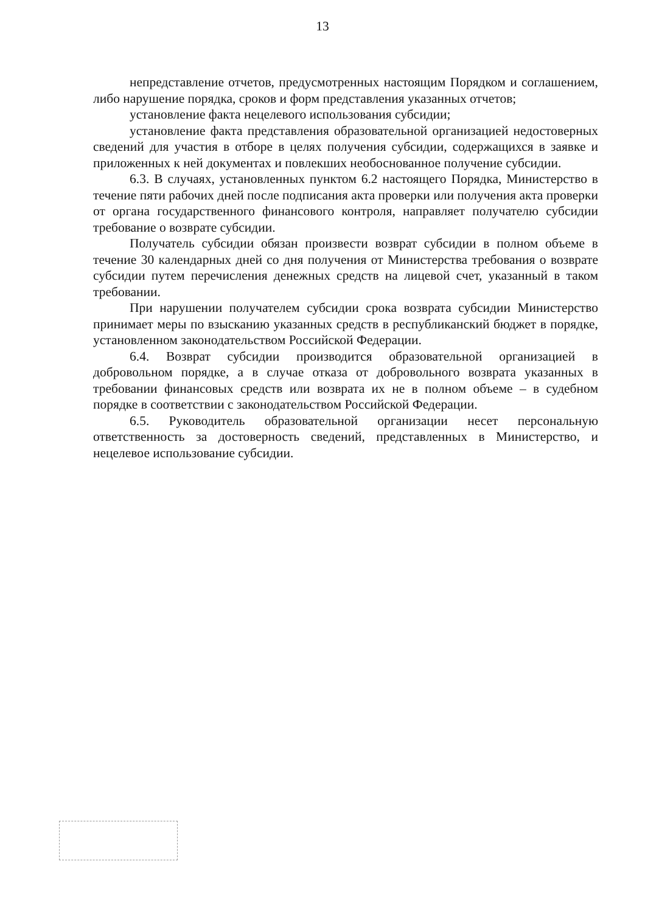13
непредставление отчетов, предусмотренных настоящим Порядком и соглашением, либо нарушение порядка, сроков и форм представления указанных отчетов;
установление факта нецелевого использования субсидии;
установление факта представления образовательной организацией недостоверных сведений для участия в отборе в целях получения субсидии, содержащихся в заявке и приложенных к ней документах и повлекших необоснованное получение субсидии.
6.3. В случаях, установленных пунктом 6.2 настоящего Порядка, Министерство в течение пяти рабочих дней после подписания акта проверки или получения акта проверки от органа государственного финансового контроля, направляет получателю субсидии требование о возврате субсидии.
Получатель субсидии обязан произвести возврат субсидии в полном объеме в течение 30 календарных дней со дня получения от Министерства требования о возврате субсидии путем перечисления денежных средств на лицевой счет, указанный в таком требовании.
При нарушении получателем субсидии срока возврата субсидии Министерство принимает меры по взысканию указанных средств в республиканский бюджет в порядке, установленном законодательством Российской Федерации.
6.4. Возврат субсидии производится образовательной организацией в добровольном порядке, а в случае отказа от добровольного возврата указанных в требовании финансовых средств или возврата их не в полном объеме – в судебном порядке в соответствии с законодательством Российской Федерации.
6.5. Руководитель образовательной организации несет персональную ответственность за достоверность сведений, представленных в Министерство, и нецелевое использование субсидии.